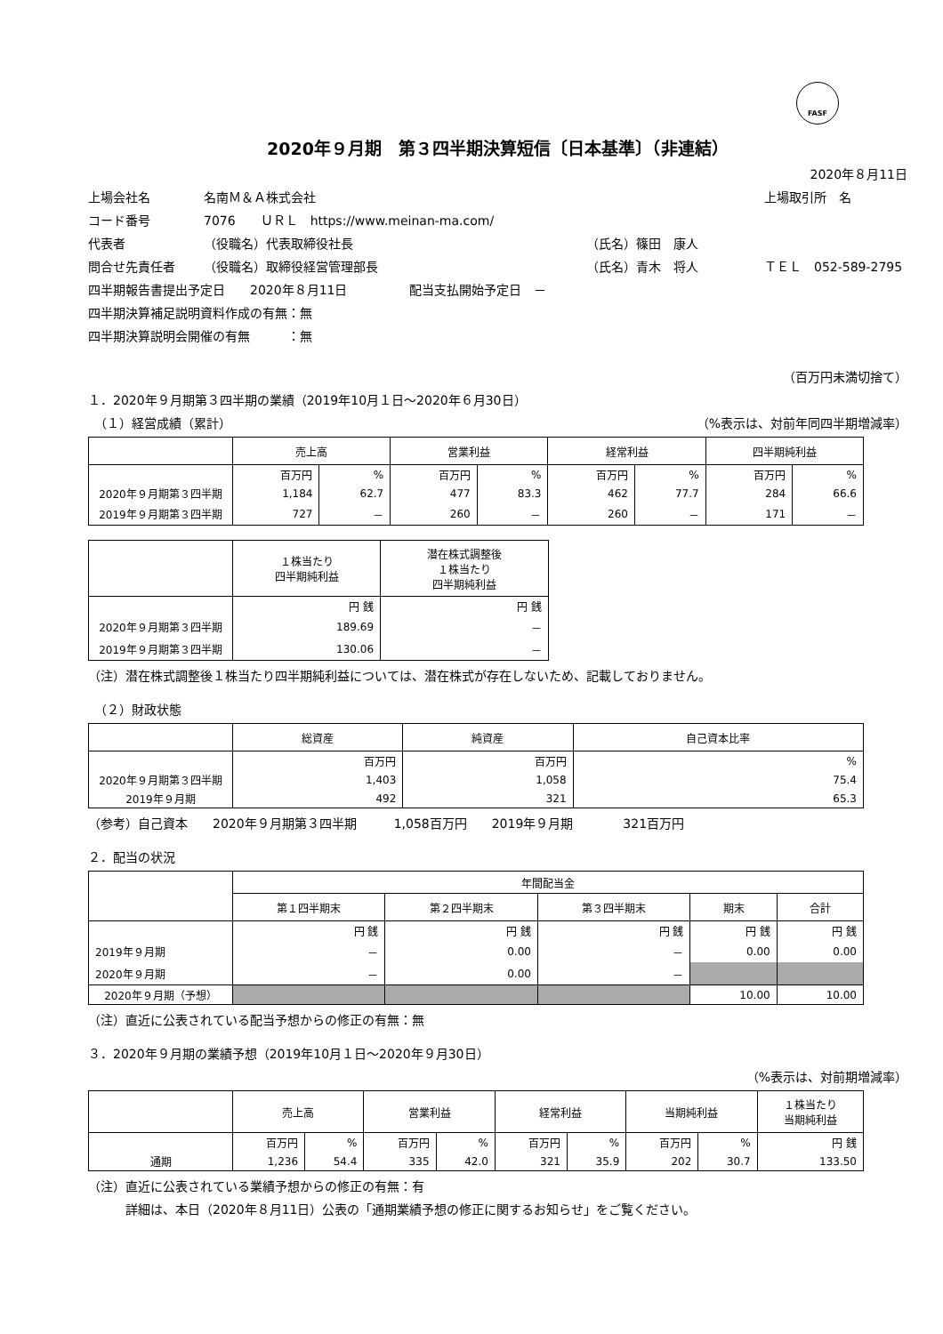FASF
2020年９月期　第３四半期決算短信〔日本基準〕（非連結）
2020年８月11日
上場会社名
名南Ｍ＆Ａ株式会社
上場取引所　名
コード番号
7076　　ＵＲＬ　https://www.meinan-ma.com/
代表者
（役職名）代表取締役社長
（氏名）篠田　康人
問合せ先責任者
（役職名）取締役経営管理部長
（氏名）青木　将人
ＴＥＬ　052-589-2795
四半期報告書提出予定日　　2020年８月11日　　　　　配当支払開始予定日　－
四半期決算補足説明資料作成の有無：無
四半期決算説明会開催の有無　　　：無
（百万円未満切捨て）
１．2020年９月期第３四半期の業績（2019年10月１日～2020年６月30日）
　（１）経営成績（累計） （%表示は、対前年同四半期増減率）
| | 売上高 | | 営業利益 | | 経常利益 | | 四半期純利益 | |
| --- | --- | --- | --- | --- | --- | --- | --- | --- |
| | 百万円 | % | 百万円 | % | 百万円 | % | 百万円 | % |
| 2020年９月期第３四半期 | 1,184 | 62.7 | 477 | 83.3 | 462 | 77.7 | 284 | 66.6 |
| 2019年９月期第３四半期 | 727 | － | 260 | － | 260 | － | 171 | － |
| | １株当たり 四半期純利益 | 潜在株式調整後 １株当たり 四半期純利益 |
| --- | --- | --- |
| | 円 銭 | 円 銭 |
| 2020年９月期第３四半期 | 189.69 | － |
| 2019年９月期第３四半期 | 130.06 | － |
（注）潜在株式調整後１株当たり四半期純利益については、潜在株式が存在しないため、記載しておりません。
　（２）財政状態
| | 総資産 | 純資産 | 自己資本比率 |
| --- | --- | --- | --- |
| | 百万円 | 百万円 | % |
| 2020年９月期第３四半期 | 1,403 | 1,058 | 75.4 |
| 2019年９月期 | 492 | 321 | 65.3 |
（参考）自己資本　　2020年９月期第３四半期　　　1,058百万円　　2019年９月期　　　　321百万円
２．配当の状況
| | 年間配当金 | | | | |
| --- | --- | --- | --- | --- | --- |
| | 第１四半期末 | 第２四半期末 | 第３四半期末 | 期末 | 合計 |
| | 円 銭 | 円 銭 | 円 銭 | 円 銭 | 円 銭 |
| 2019年９月期 | － | 0.00 | － | 0.00 | 0.00 |
| 2020年９月期 | － | 0.00 | － | | |
| 2020年９月期（予想） | | | | 10.00 | 10.00 |
（注）直近に公表されている配当予想からの修正の有無：無
３．2020年９月期の業績予想（2019年10月１日～2020年９月30日）
（%表示は、対前期増減率）
| | 売上高 | | 営業利益 | | 経常利益 | | 当期純利益 | | １株当たり 当期純利益 |
| --- | --- | --- | --- | --- | --- | --- | --- | --- | --- |
| | 百万円 | % | 百万円 | % | 百万円 | % | 百万円 | % | 円 銭 |
| 通期 | 1,236 | 54.4 | 335 | 42.0 | 321 | 35.9 | 202 | 30.7 | 133.50 |
（注）直近に公表されている業績予想からの修正の有無：有
　　　詳細は、本日（2020年８月11日）公表の「通期業績予想の修正に関するお知らせ」をご覧ください。